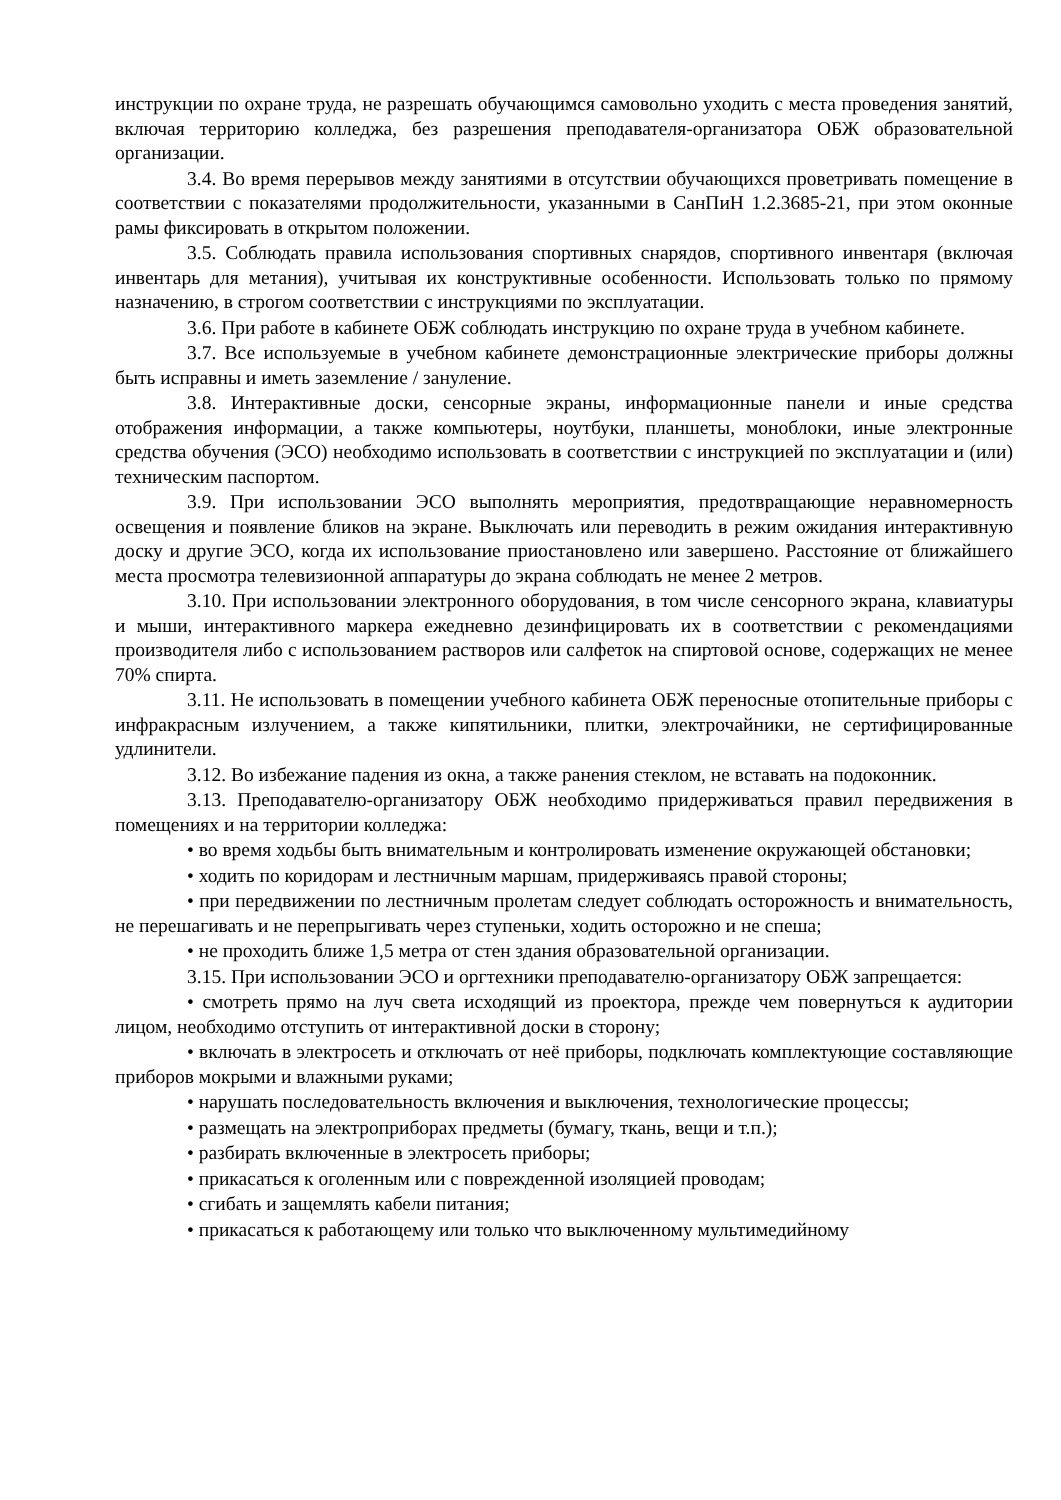инструкции по охране труда, не разрешать обучающимся самовольно уходить с места проведения занятий, включая территорию колледжа, без разрешения преподавателя-организатора ОБЖ образовательной организации.
3.4. Во время перерывов между занятиями в отсутствии обучающихся проветривать помещение в соответствии с показателями продолжительности, указанными в СанПиН 1.2.3685-21, при этом оконные рамы фиксировать в открытом положении.
3.5. Соблюдать правила использования спортивных снарядов, спортивного инвентаря (включая инвентарь для метания), учитывая их конструктивные особенности. Использовать только по прямому назначению, в строгом соответствии с инструкциями по эксплуатации.
3.6. При работе в кабинете ОБЖ соблюдать инструкцию по охране труда в учебном кабинете.
3.7. Все используемые в учебном кабинете демонстрационные электрические приборы должны быть исправны и иметь заземление / зануление.
3.8. Интерактивные доски, сенсорные экраны, информационные панели и иные средства отображения информации, а также компьютеры, ноутбуки, планшеты, моноблоки, иные электронные средства обучения (ЭСО) необходимо использовать в соответствии с инструкцией по эксплуатации и (или) техническим паспортом.
3.9. При использовании ЭСО выполнять мероприятия, предотвращающие неравномерность освещения и появление бликов на экране. Выключать или переводить в режим ожидания интерактивную доску и другие ЭСО, когда их использование приостановлено или завершено. Расстояние от ближайшего места просмотра телевизионной аппаратуры до экрана соблюдать не менее 2 метров.
3.10. При использовании электронного оборудования, в том числе сенсорного экрана, клавиатуры и мыши, интерактивного маркера ежедневно дезинфицировать их в соответствии с рекомендациями производителя либо с использованием растворов или салфеток на спиртовой основе, содержащих не менее 70% спирта.
3.11. Не использовать в помещении учебного кабинета ОБЖ переносные отопительные приборы с инфракрасным излучением, а также кипятильники, плитки, электрочайники, не сертифицированные удлинители.
3.12. Во избежание падения из окна, а также ранения стеклом, не вставать на подоконник.
3.13. Преподавателю-организатору ОБЖ необходимо придерживаться правил передвижения в помещениях и на территории колледжа:
• во время ходьбы быть внимательным и контролировать изменение окружающей обстановки;
• ходить по коридорам и лестничным маршам, придерживаясь правой стороны;
• при передвижении по лестничным пролетам следует соблюдать осторожность и внимательность, не перешагивать и не перепрыгивать через ступеньки, ходить осторожно и не спеша;
• не проходить ближе 1,5 метра от стен здания образовательной организации.
3.15. При использовании ЭСО и оргтехники преподавателю-организатору ОБЖ запрещается:
• смотреть прямо на луч света исходящий из проектора, прежде чем повернуться к аудитории лицом, необходимо отступить от интерактивной доски в сторону;
• включать в электросеть и отключать от неё приборы, подключать комплектующие составляющие приборов мокрыми и влажными руками;
• нарушать последовательность включения и выключения, технологические процессы;
• размещать на электроприборах предметы (бумагу, ткань, вещи и т.п.);
• разбирать включенные в электросеть приборы;
• прикасаться к оголенным или с поврежденной изоляцией проводам;
• сгибать и защемлять кабели питания;
• прикасаться к работающему или только что выключенному мультимедийному